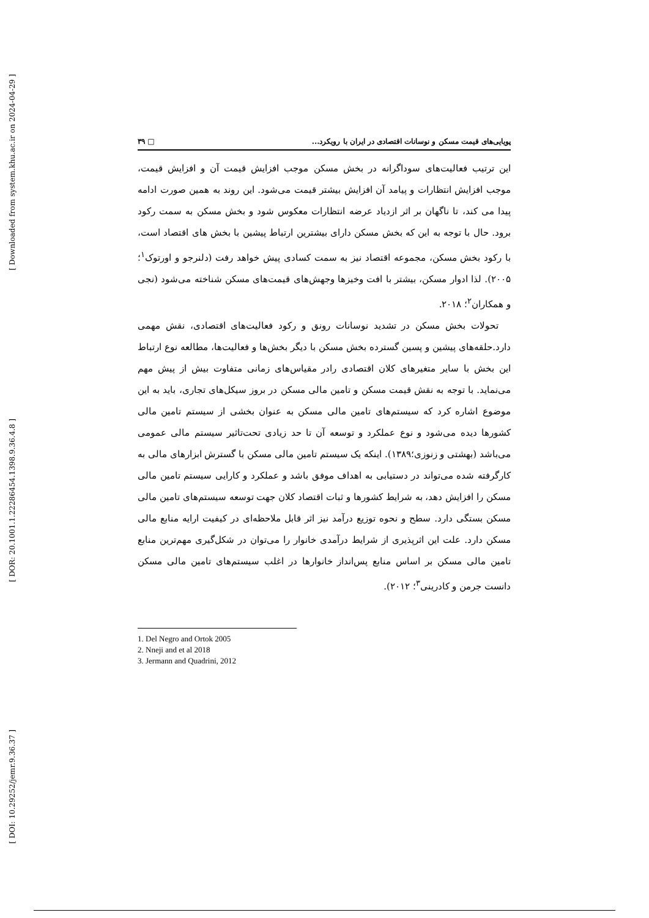[ Downloaded from system.khu.ac.ir on 2024-04-29 ]
[ DOR: 20.1001.1.22286454.1398.9.36.4.8 ]
[ DOI: 10.29252/jemr.9.36.37 ]
پویایی‌های قیمت مسکن و نوسانات اقتصادی در ایران با رویکرد... □ ۳۹
این ترتیب فعالیت‌های سوداگرانه در بخش مسکن موجب افزایش قیمت آن و افزایش قیمت، موجب افزایش انتظارات و پیامد آن افزایش بیشتر قیمت می‌شود. این روند به همین صورت ادامه پیدا می کند، تا ناگهان بر اثر ازدیاد عرضه انتظارات معکوس شود و بخش مسکن به سمت رکود برود. حال با توجه به این که بخش مسکن دارای بیشترین ارتباط پیشین با بخش های اقتصاد است، با رکود بخش مسکن، مجموعه اقتصاد نیز به سمت کسادی پیش خواهد رفت (دلنرجو و اورتوک<sup>۱</sup>؛ ۲۰۰۵). لذا ادوار مسکن، بیشتر با افت وخیزها وجهش‌های قیمت‌های مسکن شناخته می‌شود (نجی و همکاران<sup>۲</sup>؛ ۲۰۱۸.
تحولات بخش مسکن در تشدید نوسانات رونق و رکود فعالیت‌های اقتصادی، نقش مهمی دارد.حلقه‌های پیشین و پسین گسترده بخش مسکن با دیگر بخش‌ها و فعالیت‌ها، مطالعه نوع ارتباط این بخش با سایر متغیرهای کلان اقتصادی رادر مقیاس‌های زمانی متفاوت بیش از پیش مهم می‌نماید. با توجه به نقش قیمت مسکن و تامین مالی مسکن در بروز سیکل‌های تجاری، باید به این موضوع اشاره کرد که سیستم‌های تامین مالی مسکن به عنوان بخشی از سیستم تامین مالی کشورها دیده می‌شود و نوع عملکرد و توسعه آن تا حد زیادی تحت‌تاثیر سیستم مالی عمومی می‌باشد (بهشتی و زنوزی؛۱۳۸۹). اینکه یک سیستم تامین مالی مسکن با گسترش ابزارهای مالی به کارگرفته شده می‌تواند در دستیابی به اهداف موفق باشد و عملکرد و کارایی سیستم تامین مالی مسکن را افزایش دهد، به شرایط کشورها و ثبات اقتصاد کلان جهت توسعه سیستم‌های تامین مالی مسکن بستگی دارد. سطح و نحوه توزیع درآمد نیز اثر قابل ملاحظه‌ای در کیفیت ارایه منابع مالی مسکن دارد. علت این اثرپذیری از شرایط درآمدی خانوار را می‌توان در شکل‌گیری مهم‌ترین منابع تامین مالی مسکن بر اساس منابع پس‌انداز خانوارها در اغلب سیستم‌های تامین مالی مسکن دانست جرمن و کادرینی<sup>۳</sup>؛ ۲۰۱۲).
1. Del Negro and Ortok 2005
2. Nneji and et al 2018
3. Jermann and Quadrini, 2012